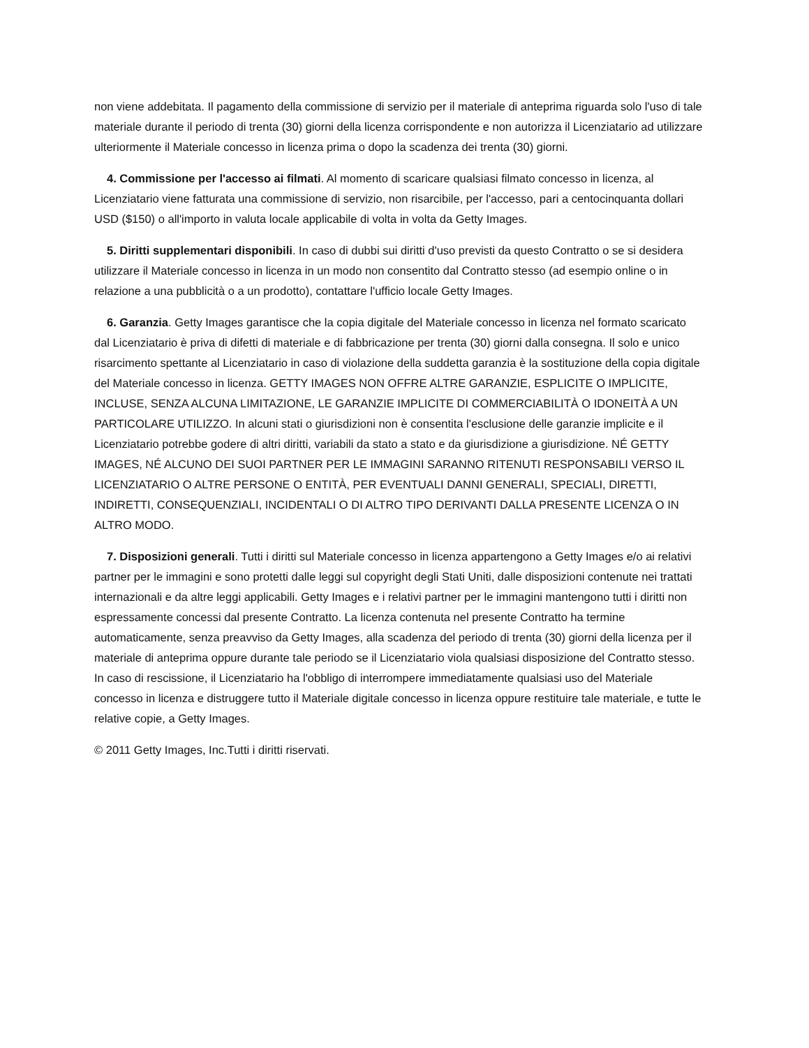non viene addebitata. Il pagamento della commissione di servizio per il materiale di anteprima riguarda solo l'uso di tale materiale durante il periodo di trenta (30) giorni della licenza corrispondente e non autorizza il Licenziatario ad utilizzare ulteriormente il Materiale concesso in licenza prima o dopo la scadenza dei trenta (30) giorni.
4. Commissione per l'accesso ai filmati. Al momento di scaricare qualsiasi filmato concesso in licenza, al Licenziatario viene fatturata una commissione di servizio, non risarcibile, per l'accesso, pari a centocinquanta dollari USD ($150) o all'importo in valuta locale applicabile di volta in volta da Getty Images.
5. Diritti supplementari disponibili. In caso di dubbi sui diritti d'uso previsti da questo Contratto o se si desidera utilizzare il Materiale concesso in licenza in un modo non consentito dal Contratto stesso (ad esempio online o in relazione a una pubblicità o a un prodotto), contattare l'ufficio locale Getty Images.
6. Garanzia. Getty Images garantisce che la copia digitale del Materiale concesso in licenza nel formato scaricato dal Licenziatario è priva di difetti di materiale e di fabbricazione per trenta (30) giorni dalla consegna. Il solo e unico risarcimento spettante al Licenziatario in caso di violazione della suddetta garanzia è la sostituzione della copia digitale del Materiale concesso in licenza. GETTY IMAGES NON OFFRE ALTRE GARANZIE, ESPLICITE O IMPLICITE, INCLUSE, SENZA ALCUNA LIMITAZIONE, LE GARANZIE IMPLICITE DI COMMERCIABILITÀ O IDONEITÀ A UN PARTICOLARE UTILIZZO. In alcuni stati o giurisdizioni non è consentita l'esclusione delle garanzie implicite e il Licenziatario potrebbe godere di altri diritti, variabili da stato a stato e da giurisdizione a giurisdizione. NÉ GETTY IMAGES, NÉ ALCUNO DEI SUOI PARTNER PER LE IMMAGINI SARANNO RITENUTI RESPONSABILI VERSO IL LICENZIATARIO O ALTRE PERSONE O ENTITÀ, PER EVENTUALI DANNI GENERALI, SPECIALI, DIRETTI, INDIRETTI, CONSEQUENZIALI, INCIDENTALI O DI ALTRO TIPO DERIVANTI DALLA PRESENTE LICENZA O IN ALTRO MODO.
7. Disposizioni generali. Tutti i diritti sul Materiale concesso in licenza appartengono a Getty Images e/o ai relativi partner per le immagini e sono protetti dalle leggi sul copyright degli Stati Uniti, dalle disposizioni contenute nei trattati internazionali e da altre leggi applicabili. Getty Images e i relativi partner per le immagini mantengono tutti i diritti non espressamente concessi dal presente Contratto. La licenza contenuta nel presente Contratto ha termine automaticamente, senza preavviso da Getty Images, alla scadenza del periodo di trenta (30) giorni della licenza per il materiale di anteprima oppure durante tale periodo se il Licenziatario viola qualsiasi disposizione del Contratto stesso. In caso di rescissione, il Licenziatario ha l'obbligo di interrompere immediatamente qualsiasi uso del Materiale concesso in licenza e distruggere tutto il Materiale digitale concesso in licenza oppure restituire tale materiale, e tutte le relative copie, a Getty Images.
© 2011 Getty Images, Inc.Tutti i diritti riservati.